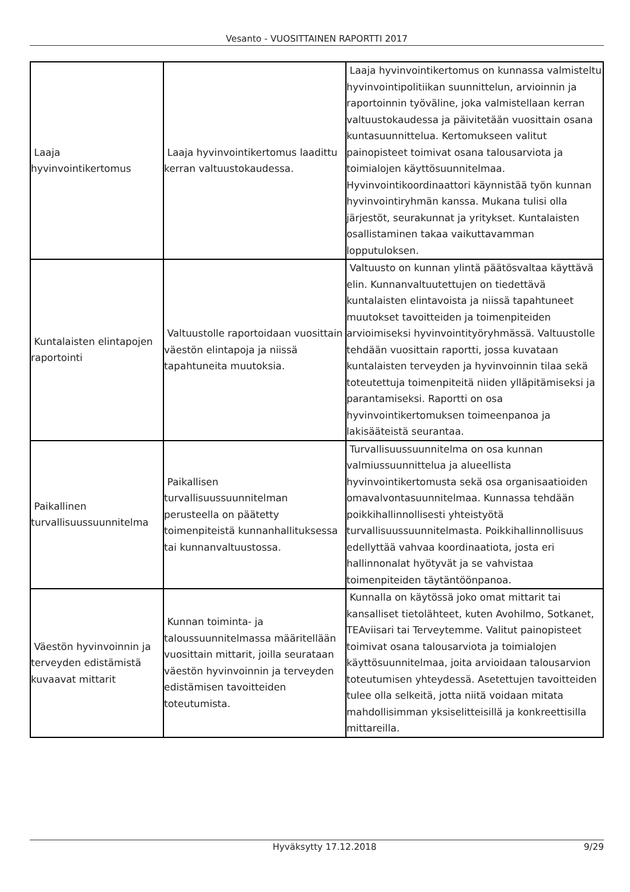Vesanto - VUOSITTAINEN RAPORTTI 2017
| Laaja hyvinvointikertomus | Laaja hyvinvointikertomus laadittu kerran valtuustokaudessa. | Laaja hyvinvointikertomus on kunnassa valmisteltu hyvinvointipolitiikan suunnittelun, arvioinnin ja raportoinnin työväline, joka valmistellaan kerran valtuustokaudessa ja päivitetään vuosittain osana kuntasuunnittelua. Kertomukseen valitut painopisteet toimivat osana talousarviota ja toimialojen käyttösuunnitelmaa. Hyvinvointikoordinaattori käynnistää työn kunnan hyvinvointiryhmän kanssa. Mukana tulisi olla järjestöt, seurakunnat ja yritykset. Kuntalaisten osallistaminen takaa vaikuttavamman lopputuloksen. |
| Kuntalaisten elintapojen raportointi | Valtuustolle raportoidaan vuosittain väestön elintapoja ja niissä tapahtuneita muutoksia. | Valtuusto on kunnan ylintä päätösvaltaa käyttävä elin. Kunnanvaltuutettujen on tiedettävä kuntalaisten elintavoista ja niissä tapahtuneet muutokset tavoitteiden ja toimenpiteiden arvioimiseksi hyvinvointityöryhmässä. Valtuustolle tehdään vuosittain raportti, jossa kuvataan kuntalaisten terveyden ja hyvinvoinnin tilaa sekä toteutettuja toimenpiteitä niiden ylläpitämiseksi ja parantamiseksi. Raportti on osa hyvinvointikertomuksen toimeenpanoa ja lakisääteistä seurantaa. |
| Paikallinen turvallisuussuunnitelma | Paikallisen turvallisuussuunnitelman perusteella on päätetty toimenpiteistä kunnanhallituksessa tai kunnanvaltuustossa. | Turvallisuussuunnitelma on osa kunnan valmiussuunnittelua ja alueellista hyvinvointikertomusta sekä osa organisaatioiden omavalvontasuunnitelmaa. Kunnassa tehdään poikkihallinnollisesti yhteistyötä turvallisuussuunnitelmasta. Poikkihallinnollisuus edellyttää vahvaa koordinaatiota, josta eri hallinnonalat hyötyvät ja se vahvistaa toimenpiteiden täytäntöönpanoa. |
| Väestön hyvinvoinnin ja terveyden edistämistä kuvaavat mittarit | Kunnan toiminta- ja taloussuunnitelmassa määritellään vuosittain mittarit, joilla seurataan väestön hyvinvoinnin ja terveyden edistämisen tavoitteiden toteutumista. | Kunnalla on käytössä joko omat mittarit tai kansalliset tietolähteet, kuten Avohilmo, Sotkanet, TEAviisari tai Terveytemme. Valitut painopisteet toimivat osana talousarviota ja toimialojen käyttösuunnitelmaa, joita arvioidaan talousarvion toteutumisen yhteydessä. Asetettujen tavoitteiden tulee olla selkeitä, jotta niitä voidaan mitata mahdollisimman yksiselitteisillä ja konkreettisilla mittareilla. |
Hyväksytty 17.12.2018 9/29